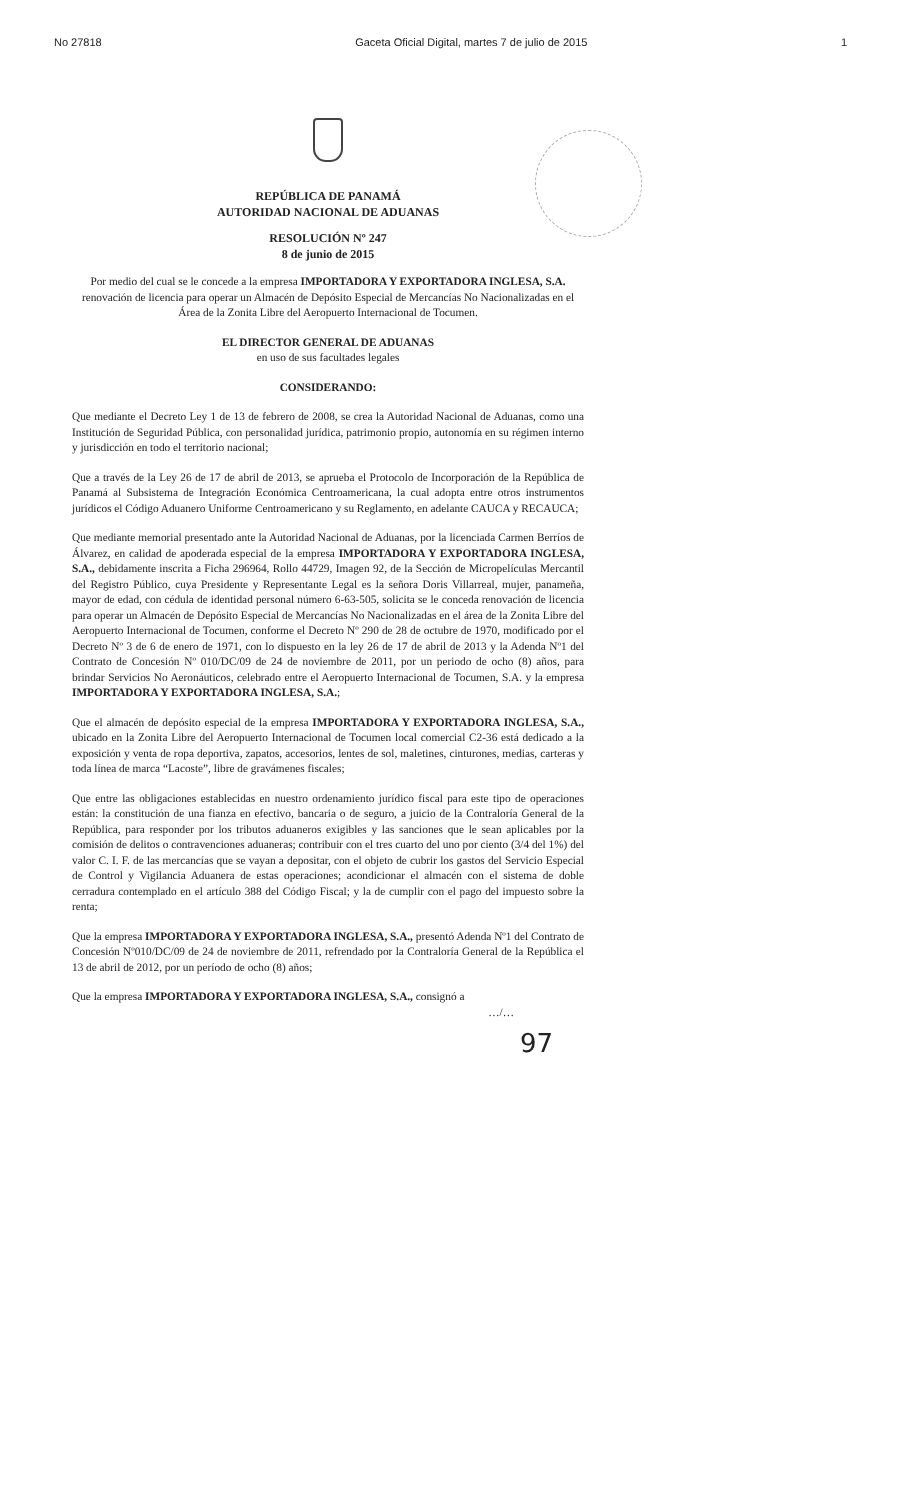No 27818 Gaceta Oficial Digital, martes 7 de julio de 2015 1
REPÚBLICA DE PANAMÁ
AUTORIDAD NACIONAL DE ADUANAS
RESOLUCIÓN Nº 247
8 de junio de 2015
Por medio del cual se le concede a la empresa IMPORTADORA Y EXPORTADORA INGLESA, S.A. renovación de licencia para operar un Almacén de Depósito Especial de Mercancías No Nacionalizadas en el Área de la Zonita Libre del Aeropuerto Internacional de Tocumen.
EL DIRECTOR GENERAL DE ADUANAS
en uso de sus facultades legales
CONSIDERANDO:
Que mediante el Decreto Ley 1 de 13 de febrero de 2008, se crea la Autoridad Nacional de Aduanas, como una Institución de Seguridad Pública, con personalidad jurídica, patrimonio propio, autonomía en su régimen interno y jurisdicción en todo el territorio nacional;
Que a través de la Ley 26 de 17 de abril de 2013, se aprueba el Protocolo de Incorporación de la República de Panamá al Subsistema de Integración Económica Centroamericana, la cual adopta entre otros instrumentos jurídicos el Código Aduanero Uniforme Centroamericano y su Reglamento, en adelante CAUCA y RECAUCA;
Que mediante memorial presentado ante la Autoridad Nacional de Aduanas, por la licenciada Carmen Berríos de Álvarez, en calidad de apoderada especial de la empresa IMPORTADORA Y EXPORTADORA INGLESA, S.A., debidamente inscrita a Ficha 296964, Rollo 44729, Imagen 92, de la Sección de Micropelículas Mercantil del Registro Público, cuya Presidente y Representante Legal es la señora Doris Villarreal, mujer, panameña, mayor de edad, con cédula de identidad personal número 6-63-505, solicita se le conceda renovación de licencia para operar un Almacén de Depósito Especial de Mercancías No Nacionalizadas en el área de la Zonita Libre del Aeropuerto Internacional de Tocumen, conforme el Decreto Nº 290 de 28 de octubre de 1970, modificado por el Decreto Nº 3 de 6 de enero de 1971, con lo dispuesto en la ley 26 de 17 de abril de 2013 y la Adenda Nº1 del Contrato de Concesión Nº 010/DC/09 de 24 de noviembre de 2011, por un periodo de ocho (8) años, para brindar Servicios No Aeronáuticos, celebrado entre el Aeropuerto Internacional de Tocumen, S.A. y la empresa IMPORTADORA Y EXPORTADORA INGLESA, S.A.;
Que el almacén de depósito especial de la empresa IMPORTADORA Y EXPORTADORA INGLESA, S.A., ubicado en la Zonita Libre del Aeropuerto Internacional de Tocumen local comercial C2-36 está dedicado a la exposición y venta de ropa deportiva, zapatos, accesorios, lentes de sol, maletines, cinturones, medias, carteras y toda línea de marca “Lacoste”, libre de gravámenes fiscales;
Que entre las obligaciones establecidas en nuestro ordenamiento jurídico fiscal para este tipo de operaciones están: la constitución de una fianza en efectivo, bancaria o de seguro, a juicio de la Contraloría General de la República, para responder por los tributos aduaneros exigibles y las sanciones que le sean aplicables por la comisión de delitos o contravenciones aduaneras; contribuir con el tres cuarto del uno por ciento (3/4 del 1%) del valor C. I. F. de las mercancías que se vayan a depositar, con el objeto de cubrir los gastos del Servicio Especial de Control y Vigilancia Aduanera de estas operaciones; acondicionar el almacén con el sistema de doble cerradura contemplado en el artículo 388 del Código Fiscal; y la de cumplir con el pago del impuesto sobre la renta;
Que la empresa IMPORTADORA Y EXPORTADORA INGLESA, S.A., presentó Adenda Nº1 del Contrato de Concesión Nº010/DC/09 de 24 de noviembre de 2011, refrendado por la Contraloría General de la República el 13 de abril de 2012, por un período de ocho (8) años;
Que la empresa IMPORTADORA Y EXPORTADORA INGLESA, S.A., consignó a
…/…
97